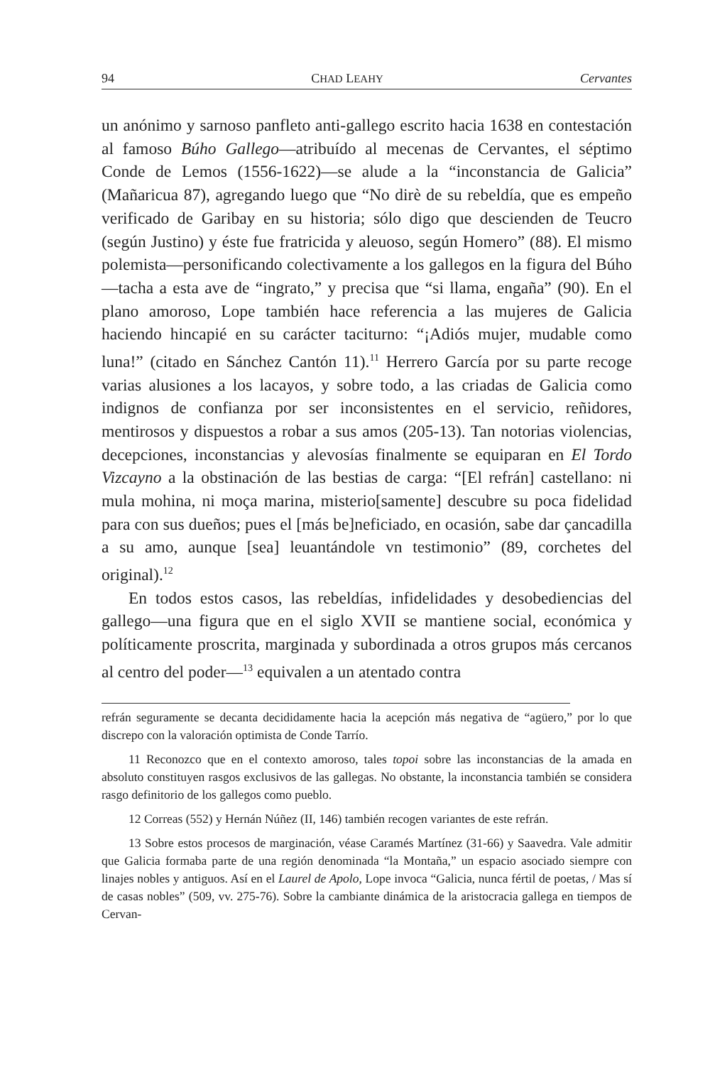94 CHAD LEAHY Cervantes
un anónimo y sarnoso panfleto anti-gallego escrito hacia 1638 en contestación al famoso Búho Gallego—atribuído al mecenas de Cervantes, el séptimo Conde de Lemos (1556-1622)—se alude a la “inconstancia de Galicia” (Mañaricua 87), agregando luego que “No dirè de su rebeldía, que es empeño verificado de Garibay en su historia; sólo digo que descienden de Teucro (según Justino) y éste fue fratricida y aleuoso, según Homero” (88). El mismo polemista—personificando colectivamente a los gallegos en la figura del Búho—tacha a esta ave de “ingrato,” y precisa que “si llama, engaña” (90). En el plano amoroso, Lope también hace referencia a las mujeres de Galicia haciendo hincapié en su carácter taciturno: “¡Adiós mujer, mudable como luna!” (citado en Sánchez Cantón 11).<sup>11</sup> Herrero García por su parte recoge varias alusiones a los lacayos, y sobre todo, a las criadas de Galicia como indignos de confianza por ser inconsistentes en el servicio, reñidores, mentirosos y dispuestos a robar a sus amos (205-13). Tan notorias violencias, decepciones, inconstancias y alevosías finalmente se equiparan en El Tordo Vizcayno a la obstinación de las bestias de carga: “[El refrán] castellano: ni mula mohina, ni moça marina, misterio[samente] descubre su poca fidelidad para con sus dueños; pues el [más be]neficiado, en ocasión, sabe dar çancadilla a su amo, aunque [sea] leuantándole vn testimonio” (89, corchetes del original).<sup>12</sup>
En todos estos casos, las rebeldías, infidelidades y desobediencias del gallego—una figura que en el siglo XVII se mantiene social, económica y políticamente proscrita, marginada y subordinada a otros grupos más cercanos al centro del poder—<sup>13</sup> equivalen a un atentado contra
refrán seguramente se decanta decididamente hacia la acepción más negativa de “agüero,” por lo que discrepo con la valoración optimista de Conde Tarrío.
11 Reconozco que en el contexto amoroso, tales topoi sobre las inconstancias de la amada en absoluto constituyen rasgos exclusivos de las gallegas. No obstante, la inconstancia también se considera rasgo definitorio de los gallegos como pueblo.
12 Correas (552) y Hernán Núñez (II, 146) también recogen variantes de este refrán.
13 Sobre estos procesos de marginación, véase Caramés Martínez (31-66) y Saavedra. Vale admitir que Galicia formaba parte de una región denominada “la Montaña,” un espacio asociado siempre con linajes nobles y antiguos. Así en el Laurel de Apolo, Lope invoca “Galicia, nunca fértil de poetas, / Mas sí de casas nobles” (509, vv. 275-76). Sobre la cambiante dinámica de la aristocracia gallega en tiempos de Cervan-